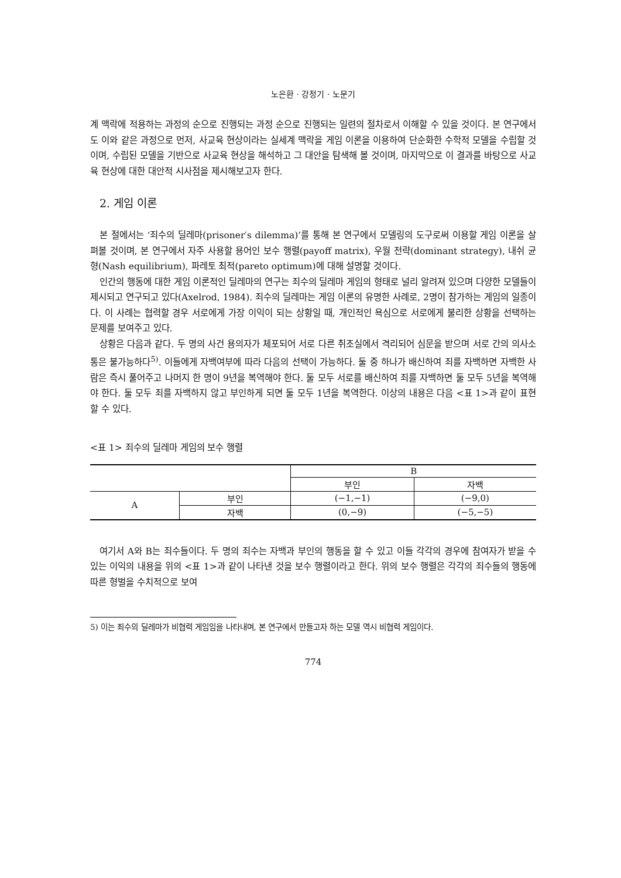노은환 · 강정기 · 노문기
계 맥락에 적용하는 과정의 순으로 진행되는 과정 순으로 진행되는 일련의 절차로서 이해할 수 있을 것이다. 본 연구에서도 이와 같은 과정으로 먼저, 사교육 현상이라는 실세계 맥락을 게임 이론을 이용하여 단순화한 수학적 모델을 수립할 것이며, 수립된 모델을 기반으로 사교육 현상을 해석하고 그 대안을 탐색해 볼 것이며, 마지막으로 이 결과를 바탕으로 사교육 현상에 대한 대안적 시사점을 제시해보고자 한다.
2. 게임 이론
본 절에서는 ‘죄수의 딜레마(prisoner′s dilemma)’를 통해 본 연구에서 모델링의 도구로써 이용할 게임 이론을 살펴볼 것이며, 본 연구에서 자주 사용할 용어인 보수 행렬(payoff matrix), 우월 전략(dominant strategy), 내쉬 균형(Nash equilibrium), 파레토 최적(pareto optimum)에 대해 설명할 것이다.
인간의 행동에 대한 게임 이론적인 딜레마의 연구는 죄수의 딜레마 게임의 형태로 널리 알려져 있으며 다양한 모델들이 제시되고 연구되고 있다(Axelrod, 1984). 죄수의 딜레마는 게임 이론의 유명한 사례로, 2명이 참가하는 게임의 일종이다. 이 사례는 협력할 경우 서로에게 가장 이익이 되는 상황일 때, 개인적인 욕심으로 서로에게 불리한 상황을 선택하는 문제를 보여주고 있다.
상황은 다음과 같다. 두 명의 사건 용의자가 체포되어 서로 다른 취조실에서 격리되어 심문을 받으며 서로 간의 의사소통은 불가능하다<sup>5)</sup>. 이들에게 자백여부에 따라 다음의 선택이 가능하다. 둘 중 하나가 배신하여 죄를 자백하면 자백한 사람은 즉시 풀어주고 나머지 한 명이 9년을 복역해야 한다. 둘 모두 서로를 배신하여 죄를 자백하면 둘 모두 5년을 복역해야 한다. 둘 모두 죄를 자백하지 않고 부인하게 되면 둘 모두 1년을 복역한다. 이상의 내용은 다음 <표 1>과 같이 표현할 수 있다.
<표 1> 죄수의 딜레마 게임의 보수 행렬
| | | B | |
| | | 부인 | 자백 |
| A | 부인 | (−1,−1) | (−9,0) |
| | 자백 | (0,−9) | (−5,−5) |
여기서 A와 B는 죄수들이다. 두 명의 죄수는 자백과 부인의 행동을 할 수 있고 이들 각각의 경우에 참여자가 받을 수 있는 이익의 내용을 위의 <표 1>과 같이 나타낸 것을 보수 행렬이라고 한다. 위의 보수 행렬은 각각의 죄수들의 행동에 따른 형벌을 수치적으로 보여
5) 이는 죄수의 딜레마가 비협력 게임임을 나타내며, 본 연구에서 만들고자 하는 모델 역시 비협력 게임이다.
774